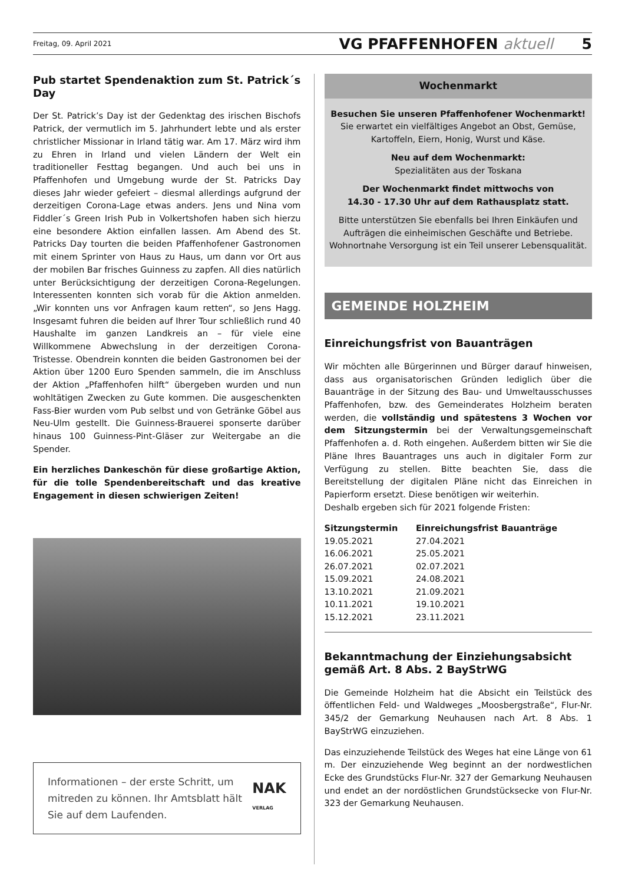Freitag, 09. April 2021 VG PFAFFENHOFEN aktuell 5
Pub startet Spendenaktion zum St. Patrick´s Day
Der St. Patrick’s Day ist der Gedenktag des irischen Bischofs Patrick, der vermutlich im 5. Jahrhundert lebte und als erster christlicher Missionar in Irland tätig war. Am 17. März wird ihm zu Ehren in Irland und vielen Ländern der Welt ein traditioneller Festtag begangen. Und auch bei uns in Pfaffenhofen und Umgebung wurde der St. Patricks Day dieses Jahr wieder gefeiert – diesmal allerdings aufgrund der derzeitigen Corona-Lage etwas anders. Jens und Nina vom Fiddler´s Green Irish Pub in Volkertshofen haben sich hierzu eine besondere Aktion einfallen lassen. Am Abend des St. Patricks Day tourten die beiden Pfaffenhofener Gastronomen mit einem Sprinter von Haus zu Haus, um dann vor Ort aus der mobilen Bar frisches Guinness zu zapfen. All dies natürlich unter Berücksichtigung der derzeitigen Corona-Regelungen. Interessenten konnten sich vorab für die Aktion anmelden. „Wir konnten uns vor Anfragen kaum retten“, so Jens Hagg. Insgesamt fuhren die beiden auf Ihrer Tour schließlich rund 40 Haushalte im ganzen Landkreis an – für viele eine Willkommene Abwechslung in der derzeitigen Corona-Tristesse. Obendrein konnten die beiden Gastronomen bei der Aktion über 1200 Euro Spenden sammeln, die im Anschluss der Aktion „Pfaffenhofen hilft“ übergeben wurden und nun wohltätigen Zwecken zu Gute kommen. Die ausgeschenkten Fass-Bier wurden vom Pub selbst und von Getränke Göbel aus Neu-Ulm gestellt. Die Guinness-Brauerei sponserte darüber hinaus 100 Guinness-Pint-Gläser zur Weitergabe an die Spender.
Ein herzliches Dankeschön für diese großartige Aktion, für die tolle Spendenbereitschaft und das kreative Engagement in diesen schwierigen Zeiten!
Informationen – der erste Schritt, um mitreden zu können. Ihr Amtsblatt hält Sie auf dem Laufenden.
NAK VERLAG
Wochenmarkt
Besuchen Sie unseren Pfaffenhofener Wochenmarkt!
Sie erwartet ein vielfältiges Angebot an Obst, Gemüse, Kartoffeln, Eiern, Honig, Wurst und Käse.
Neu auf dem Wochenmarkt:
Spezialitäten aus der Toskana
Der Wochenmarkt findet mittwochs von
14.30 - 17.30 Uhr auf dem Rathausplatz statt.
Bitte unterstützen Sie ebenfalls bei Ihren Einkäufen und Aufträgen die einheimischen Geschäfte und Betriebe. Wohnortnahe Versorgung ist ein Teil unserer Lebensqualität.
GEMEINDE HOLZHEIM
Einreichungsfrist von Bauanträgen
Wir möchten alle Bürgerinnen und Bürger darauf hinweisen, dass aus organisatorischen Gründen lediglich über die Bauanträge in der Sitzung des Bau- und Umweltausschusses Pfaffenhofen, bzw. des Gemeinderates Holzheim beraten werden, die vollständig und spätestens 3 Wochen vor dem Sitzungstermin bei der Verwaltungsgemeinschaft Pfaffenhofen a. d. Roth eingehen. Außerdem bitten wir Sie die Pläne Ihres Bauantrages uns auch in digitaler Form zur Verfügung zu stellen. Bitte beachten Sie, dass die Bereitstellung der digitalen Pläne nicht das Einreichen in Papierform ersetzt. Diese benötigen wir weiterhin.
Deshalb ergeben sich für 2021 folgende Fristen:
| Sitzungstermin | Einreichungsfrist Bauanträge |
| --- | --- |
| 19.05.2021 | 27.04.2021 |
| 16.06.2021 | 25.05.2021 |
| 26.07.2021 | 02.07.2021 |
| 15.09.2021 | 24.08.2021 |
| 13.10.2021 | 21.09.2021 |
| 10.11.2021 | 19.10.2021 |
| 15.12.2021 | 23.11.2021 |
Bekanntmachung der Einziehungsabsicht gemäß Art. 8 Abs. 2 BayStrWG
Die Gemeinde Holzheim hat die Absicht ein Teilstück des öffentlichen Feld- und Waldweges „Moosbergstraße“, Flur-Nr. 345/2 der Gemarkung Neuhausen nach Art. 8 Abs. 1 BayStrWG einzuziehen.
Das einzuziehende Teilstück des Weges hat eine Länge von 61 m. Der einzuziehende Weg beginnt an der nordwestlichen Ecke des Grundstücks Flur-Nr. 327 der Gemarkung Neuhausen und endet an der nordöstlichen Grundstücksecke von Flur-Nr. 323 der Gemarkung Neuhausen.